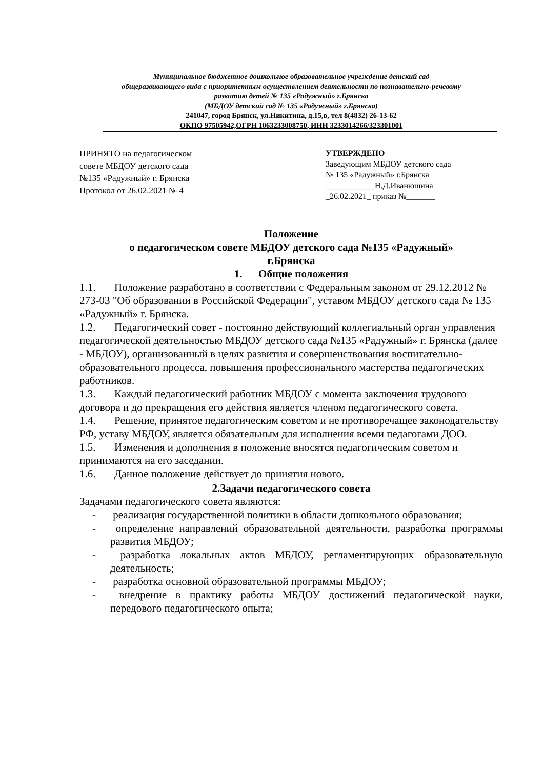Муниципальное бюджетное дошкольное образовательное учреждение детский сад
общеразвивающего вида с приоритетным осуществлением деятельности по познавательно-речевому
развитию детей № 135 «Радужный» г.Брянска
(МБДОУ детский сад № 135 «Радужный» г.Брянска)
241047, город Брянск, ул.Никитина, д.15,в, тел 8(4832) 26-13-62
ОКПО 97505942,ОГРН 1063233008750, ИНН 3233014266/323301001
ПРИНЯТО на педагогическом
совете МБДОУ детского сада
№135 «Радужный» г. Брянска
Протокол от 26.02.2021 № 4
УТВЕРЖДЕНО
Заведующим МБДОУ детского сада
№ 135 «Радужный» г.Брянска
____________Н.Д.Иванюшина
_26.02.2021_ приказ №_______
Положение
о педагогическом совете МБДОУ детского сада №135 «Радужный»
г.Брянска
1. Общие положения
1.1. Положение разработано в соответствии с Федеральным законом от 29.12.2012 № 273-03 "Об образовании в Российской Федерации", уставом МБДОУ детского сада № 135 «Радужный» г. Брянска.
1.2. Педагогический совет - постоянно действующий коллегиальный орган управления педагогической деятельностью МБДОУ детского сада №135 «Радужный» г. Брянска (далее - МБДОУ), организованный в целях развития и совершенствования воспитательно-образовательного процесса, повышения профессионального мастерства педагогических работников.
1.3. Каждый педагогический работник МБДОУ с момента заключения трудового договора и до прекращения его действия является членом педагогического совета.
1.4. Решение, принятое педагогическим советом и не противоречащее законодательству РФ, уставу МБДОУ, является обязательным для исполнения всеми педагогами ДОО.
1.5. Изменения и дополнения в положение вносятся педагогическим советом и принимаются на его заседании.
1.6. Данное положение действует до принятия нового.
2.Задачи педагогического совета
Задачами педагогического совета являются:
- реализация государственной политики в области дошкольного образования;
- определение направлений образовательной деятельности, разработка программы развития МБДОУ;
- разработка локальных актов МБДОУ, регламентирующих образовательную деятельность;
- разработка основной образовательной программы МБДОУ;
- внедрение в практику работы МБДОУ достижений педагогической науки, передового педагогического опыта;